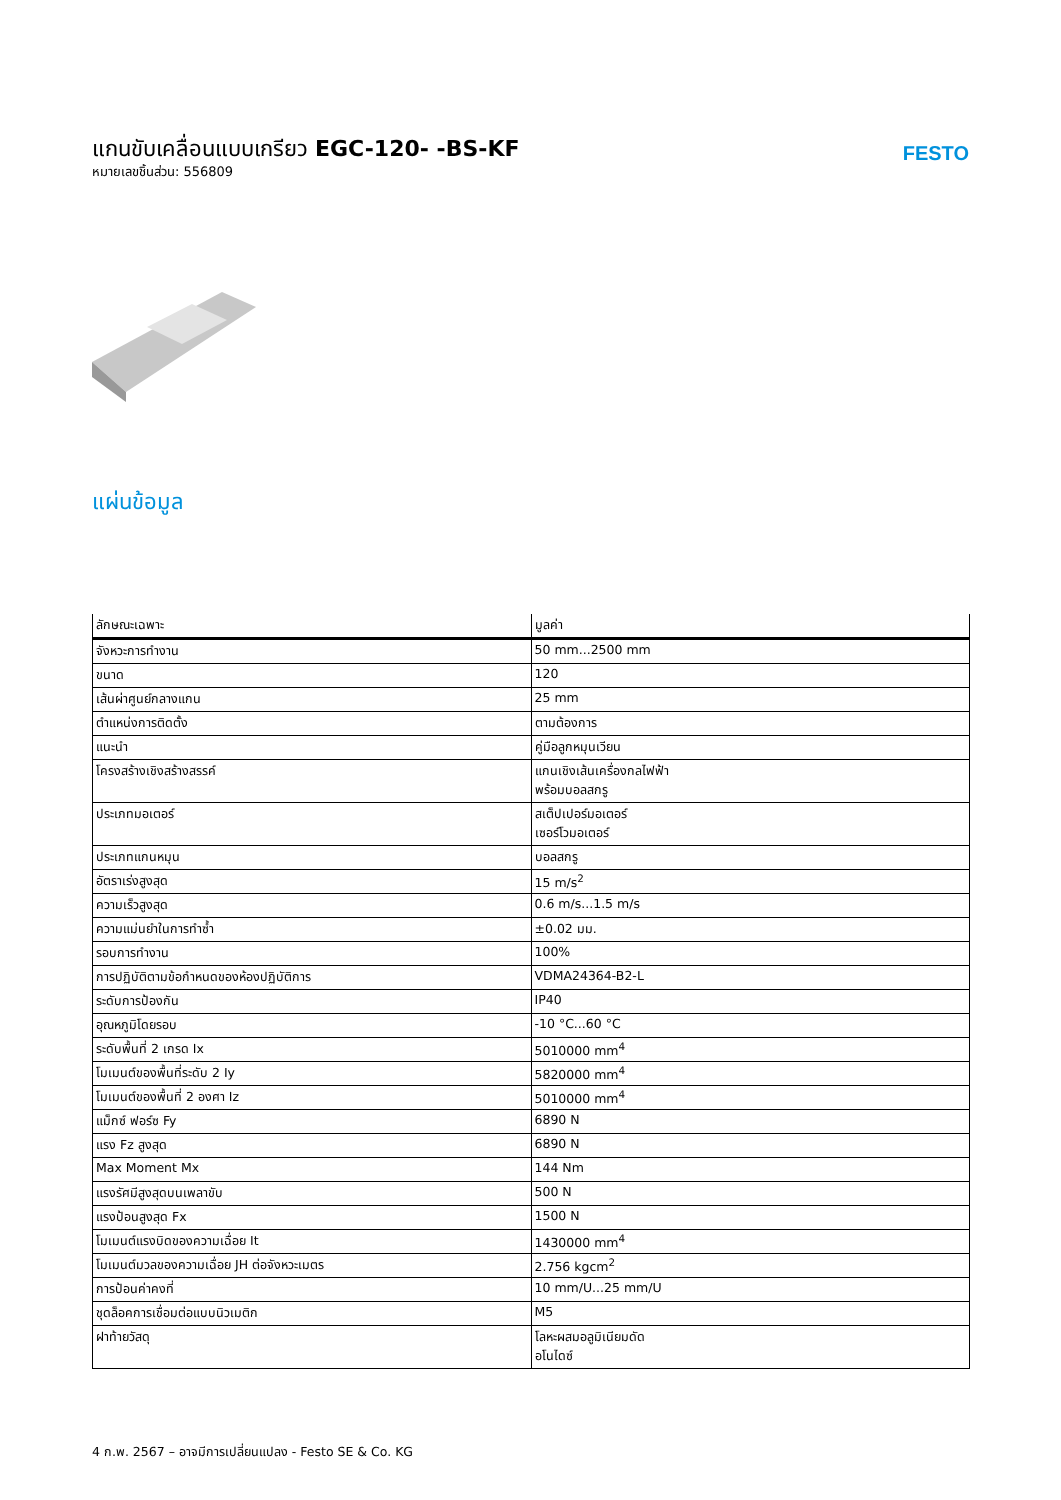แกนขับเคลื่อนแบบเกรียว EGC-120- -BS-KF
หมายเลขชิ้นส่วน: 556809
FESTO
แผ่นข้อมูล
| ลักษณะเฉพาะ | มูลค่า |
| --- | --- |
| จังหวะการทำงาน | 50 mm...2500 mm |
| ขนาด | 120 |
| เส้นผ่าศูนย์กลางแกน | 25 mm |
| ตำแหน่งการติดตั้ง | ตามต้องการ |
| แนะนำ | คู่มือลูกหมุนเวียน |
| โครงสร้างเชิงสร้างสรรค์ | แกนเชิงเส้นเครื่องกลไฟฟ้า พร้อมบอลสกรู |
| ประเภทมอเตอร์ | สเต็ปเปอร์มอเตอร์ เซอร์โวมอเตอร์ |
| ประเภทแกนหมุน | บอลสกรู |
| อัตราเร่งสูงสุด | 15 m/s<sup>2</sup> |
| ความเร็วสูงสุด | 0.6 m/s...1.5 m/s |
| ความแม่นยำในการทำซ้ำ | ±0.02 มม. |
| รอบการทำงาน | 100% |
| การปฏิบัติตามข้อกำหนดของห้องปฏิบัติการ | VDMA24364-B2-L |
| ระดับการป้องกัน | IP40 |
| อุณหภูมิโดยรอบ | -10 °C...60 °C |
| ระดับพื้นที่ 2 เกรด Ix | 5010000 mm<sup>4</sup> |
| โมเมนต์ของพื้นที่ระดับ 2 Iy | 5820000 mm<sup>4</sup> |
| โมเมนต์ของพื้นที่ 2 องศา Iz | 5010000 mm<sup>4</sup> |
| แม็กซ์ ฟอร์ซ Fy | 6890 N |
| แรง Fz สูงสุด | 6890 N |
| Max Moment Mx | 144 Nm |
| แรงรัศมีสูงสุดบนเพลาขับ | 500 N |
| แรงป้อนสูงสุด Fx | 1500 N |
| โมเมนต์แรงบิดของความเฉื่อย It | 1430000 mm<sup>4</sup> |
| โมเมนต์มวลของความเฉื่อย JH ต่อจังหวะเมตร | 2.756 kgcm<sup>2</sup> |
| การป้อนค่าคงที่ | 10 mm/U...25 mm/U |
| ชุดล็อคการเชื่อมต่อแบบนิวเมติก | M5 |
| ฝาท้ายวัสดุ | โลหะผสมอลูมิเนียมดัด อโนไดซ์ |
4 ก.พ. 2567 – อาจมีการเปลี่ยนแปลง - Festo SE & Co. KG